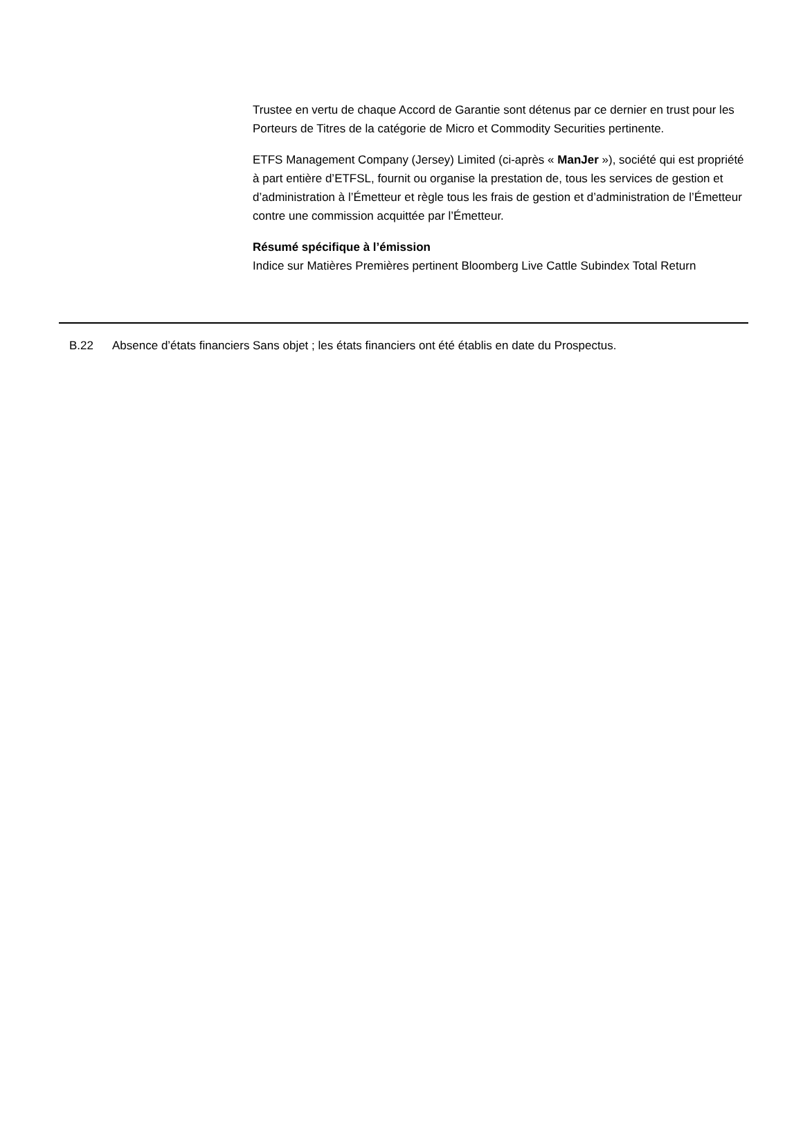Trustee en vertu de chaque Accord de Garantie sont détenus par ce dernier en trust pour les Porteurs de Titres de la catégorie de Micro et Commodity Securities pertinente.
ETFS Management Company (Jersey) Limited (ci-après « ManJer »), société qui est propriété à part entière d’ETFSL, fournit ou organise la prestation de, tous les services de gestion et d’administration à l’Émetteur et règle tous les frais de gestion et d’administration de l’Émetteur contre une commission acquittée par l’Émetteur.
Résumé spécifique à l’émission
Indice sur Matières Premières pertinent Bloomberg Live Cattle Subindex Total Return
| | B.22 | Absence d’états financiers | Sans objet ; les états financiers ont été établis en date du Prospectus. |